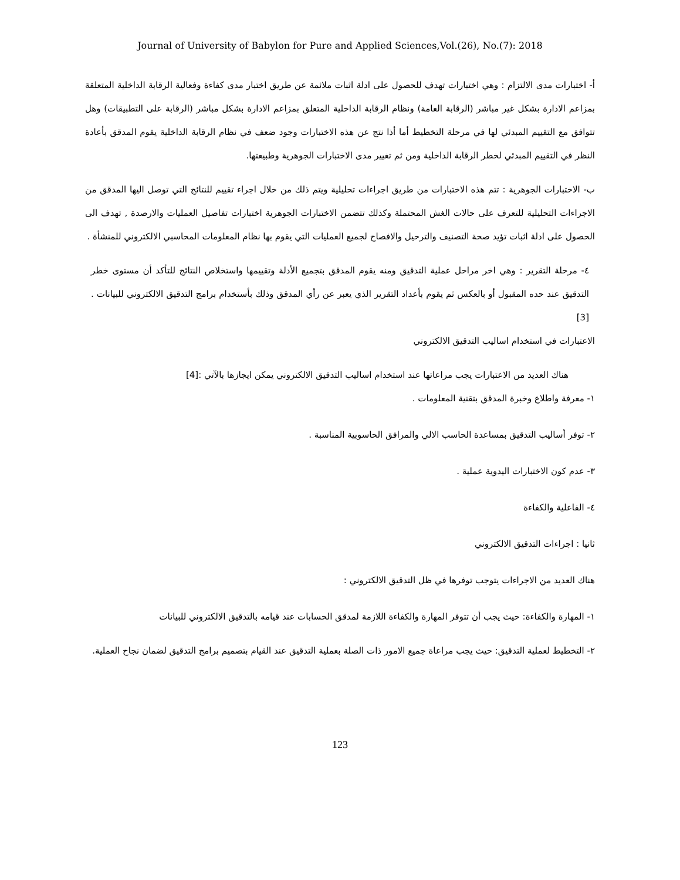Journal of University of Babylon for Pure and Applied Sciences,Vol.(26), No.(7): 2018
أ- اختبارات مدى الالتزام : وهي اختبارات تهدف للحصول على ادلة اثبات ملائمة عن طريق اختبار مدى كفاءة وفعالية الرقابة الداخلية المتعلقة بمزاعم الادارة بشكل غير مباشر (الرقابة العامة) ونظام الرقابة الداخلية المتعلق بمزاعم الادارة بشكل مباشر (الرقابة على التطبيقات) وهل تتوافق مع التقييم المبدئي لها في مرحلة التخطيط أما أذا نتج عن هذه الاختبارات وجود ضعف في نظام الرقابة الداخلية يقوم المدقق بأعادة النظر في التقييم المبدئي لخطر الرقابة الداخلية ومن ثم تغيير مدى الاختبارات الجوهرية وطبيعتها.
ب- الاختبارات الجوهرية : تتم هذه الاختبارات من طريق اجراءات تحليلية ويتم ذلك من خلال اجراء تقييم للنتائج التي توصل اليها المدقق من الاجراءات التحليلية للتعرف على حالات الغش المحتملة وكذلك تتضمن الاختبارات الجوهرية اختبارات تفاصيل العمليات والارصدة , تهدف الى الحصول على ادلة اثبات تؤيد صحة التصنيف والترحيل والافصاح لجميع العمليات التي يقوم بها نظام المعلومات المحاسبي الالكتروني للمنشأة .
٤- مرحلة التقرير : وهي اخر مراحل عملية التدقيق ومنه يقوم المدقق بتجميع الأدلة وتقييمها واستخلاص النتائج للتأكد أن مستوى خطر التدقيق عند حده المقبول أو بالعكس ثم يقوم بأعداد التقرير الذي يعبر عن رأي المدقق وذلك بأستخدام برامج التدقيق الالكتروني للبيانات . [3]
الاعتبارات في استخدام اساليب التدقيق الالكتروني
هناك العديد من الاعتبارات يجب مراعاتها عند استخدام اساليب التدقيق الالكتروني يمكن ايجازها بالآتي :[4]
١- معرفة واطلاع وخبرة المدقق بتقنية المعلومات .
٢- توفر أساليب التدقيق بمساعدة الحاسب الالي والمرافق الحاسوبية المناسبة .
٣- عدم كون الاختبارات اليدوية عملية .
٤- الفاعلية والكفاءة
ثانيا : اجراءات التدقيق الالكتروني
هناك العديد من الاجراءات يتوجب توفرها في ظل التدقيق الالكتروني :
١- المهارة والكفاءة: حيث يجب أن تتوفر المهارة والكفاءة اللازمة لمدقق الحسابات عند قيامه بالتدقيق الالكتروني للبيانات
٢- التخطيط لعملية التدقيق: حيث يجب مراعاة جميع الامور ذات الصلة بعملية التدقيق عند القيام بتصميم برامج التدقيق لضمان نجاح العملية.
123